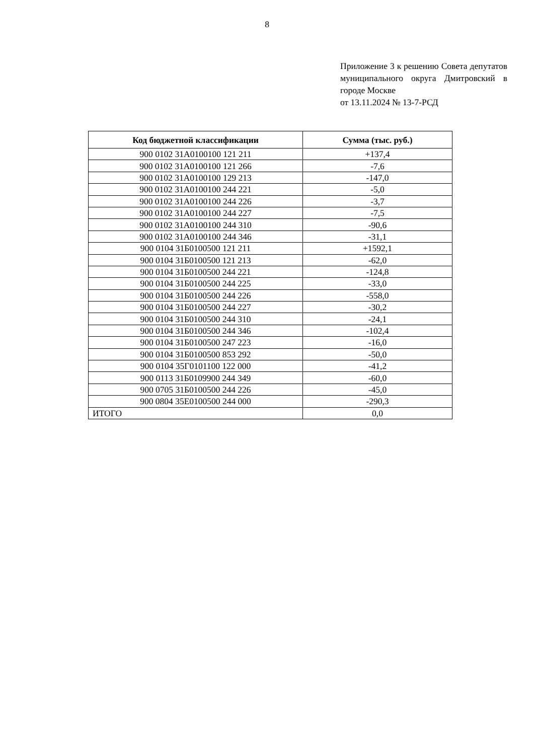8
Приложение 3 к решению Совета депутатов муниципального округа Дмитровский в городе Москве
от 13.11.2024 № 13-7-РСД
| Код бюджетной классификации | Сумма (тыс. руб.) |
| --- | --- |
| 900 0102 31А0100100 121 211 | +137,4 |
| 900 0102 31А0100100 121 266 | -7,6 |
| 900 0102 31А0100100 129 213 | -147,0 |
| 900 0102 31А0100100 244 221 | -5,0 |
| 900 0102 31А0100100 244 226 | -3,7 |
| 900 0102 31А0100100 244 227 | -7,5 |
| 900 0102 31А0100100 244 310 | -90,6 |
| 900 0102 31А0100100 244 346 | -31,1 |
| 900 0104 31Б0100500 121 211 | +1592,1 |
| 900 0104 31Б0100500 121 213 | -62,0 |
| 900 0104 31Б0100500 244 221 | -124,8 |
| 900 0104 31Б0100500 244 225 | -33,0 |
| 900 0104 31Б0100500 244 226 | -558,0 |
| 900 0104 31Б0100500 244 227 | -30,2 |
| 900 0104 31Б0100500 244 310 | -24,1 |
| 900 0104 31Б0100500 244 346 | -102,4 |
| 900 0104 31Б0100500 247 223 | -16,0 |
| 900 0104 31Б0100500 853 292 | -50,0 |
| 900 0104 35Г0101100 122 000 | -41,2 |
| 900 0113 31Б0109900 244 349 | -60,0 |
| 900 0705 31Б0100500 244 226 | -45,0 |
| 900 0804 35Е0100500 244 000 | -290,3 |
| ИТОГО | 0,0 |